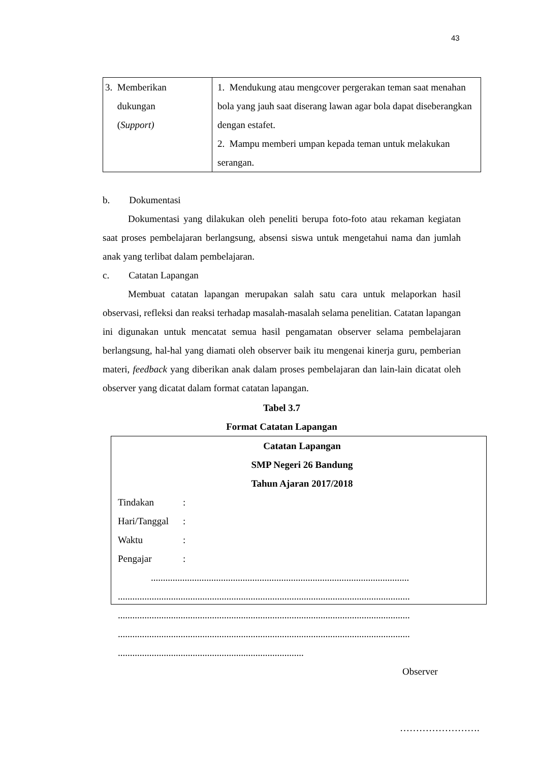43
| 3. Memberikan dukungan ( Support) | 1. Mendukung atau mengcover pergerakan teman saat menahan bola yang jauh saat diserang lawan agar bola dapat diseberangkan dengan estafet. 2. Mampu memberi umpan kepada teman untuk melakukan serangan. |
b. Dokumentasi
Dokumentasi yang dilakukan oleh peneliti berupa foto-foto atau rekaman kegiatan saat proses pembelajaran berlangsung, absensi siswa untuk mengetahui nama dan jumlah anak yang terlibat dalam pembelajaran.
c. Catatan Lapangan
Membuat catatan lapangan merupakan salah satu cara untuk melaporkan hasil observasi, refleksi dan reaksi terhadap masalah-masalah selama penelitian. Catatan lapangan ini digunakan untuk mencatat semua hasil pengamatan observer selama pembelajaran berlangsung, hal-hal yang diamati oleh observer baik itu mengenai kinerja guru, pemberian materi, feedback yang diberikan anak dalam proses pembelajaran dan lain-lain dicatat oleh observer yang dicatat dalam format catatan lapangan.
Tabel 3.7
Format Catatan Lapangan
Catatan Lapangan
SMP Negeri 26 Bandung
Tahun Ajaran 2017/2018
Tindakan:
Hari/Tanggal:
Waktu:
Pengajar:
...........................................................................................................
.........................................................................................................................
.........................................................................................................................
.........................................................................................................................
.............................................................................
Observer
…………………….